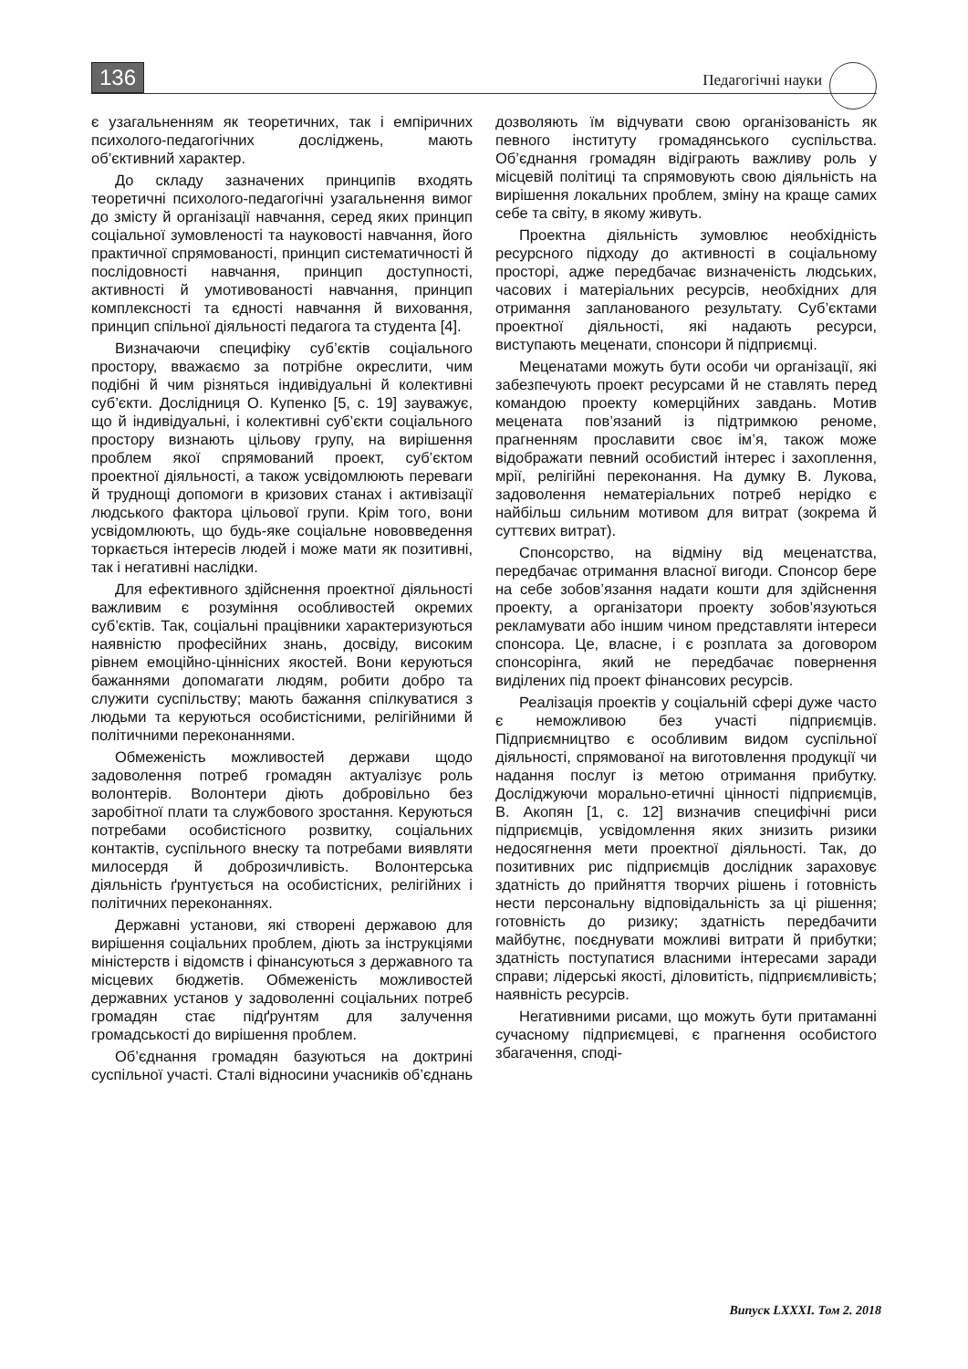136 Педагогічні науки
є узагальненням як теоретичних, так і емпіричних психолого-педагогічних досліджень, мають об’єктивний характер.
До складу зазначених принципів входять теоретичні психолого-педагогічні узагальнення вимог до змісту й організації навчання, серед яких принцип соціальної зумовленості та науковості навчання, його практичної спрямованості, принцип систематичності й послідовності навчання, принцип доступності, активності й умотивованості навчання, принцип комплексності та єдності навчання й виховання, принцип спільної діяльності педагога та студента [4].
Визначаючи специфіку суб’єктів соціального простору, вважаємо за потрібне окреслити, чим подібні й чим різняться індивідуальні й колективні суб’єкти. Дослідниця О. Купенко [5, с. 19] зауважує, що й індивідуальні, і колективні суб’єкти соціального простору визнають цільову групу, на вирішення проблем якої спрямований проект, суб’єктом проектної діяльності, а також усвідомлюють переваги й труднощі допомоги в кризових станах і активізації людського фактора цільової групи. Крім того, вони усвідомлюють, що будь-яке соціальне нововведення торкається інтересів людей і може мати як позитивні, так і негативні наслідки.
Для ефективного здійснення проектної діяльності важливим є розуміння особливостей окремих суб’єктів. Так, соціальні працівники характеризуються наявністю професійних знань, досвіду, високим рівнем емоційно-ціннісних якостей. Вони керуються бажаннями допомагати людям, робити добро та служити суспільству; мають бажання спілкуватися з людьми та керуються особистісними, релігійними й політичними переконаннями.
Обмеженість можливостей держави щодо задоволення потреб громадян актуалізує роль волонтерів. Волонтери діють добровільно без заробітної плати та службового зростання. Керуються потребами особистісного розвитку, соціальних контактів, суспільного внеску та потребами виявляти милосердя й доброзичливість. Волонтерська діяльність ґрунтується на особистісних, релігійних і політичних переконаннях.
Державні установи, які створені державою для вирішення соціальних проблем, діють за інструкціями міністерств і відомств і фінансуються з державного та місцевих бюджетів. Обмеженість можливостей державних установ у задоволенні соціальних потреб громадян стає підґрунтям для залучення громадськості до вирішення проблем.
Об’єднання громадян базуються на доктрині суспільної участі. Сталі відносини учасників об’єднань дозволяють їм відчувати свою організованість як певного інституту громадянського суспільства. Об’єднання громадян відіграють важливу роль у місцевій політиці та спрямовують свою діяльність на вирішення локальних проблем, зміну на краще самих себе та світу, в якому живуть.
Проектна діяльність зумовлює необхідність ресурсного підходу до активності в соціальному просторі, адже передбачає визначеність людських, часових і матеріальних ресурсів, необхідних для отримання запланованого результату. Суб’єктами проектної діяльності, які надають ресурси, виступають меценати, спонсори й підприємці.
Меценатами можуть бути особи чи організації, які забезпечують проект ресурсами й не ставлять перед командою проекту комерційних завдань. Мотив мецената пов’язаний із підтримкою реноме, прагненням прославити своє ім’я, також може відображати певний особистий інтерес і захоплення, мрії, релігійні переконання. На думку В. Лукова, задоволення нематеріальних потреб нерідко є найбільш сильним мотивом для витрат (зокрема й суттєвих витрат).
Спонсорство, на відміну від меценатства, передбачає отримання власної вигоди. Спонсор бере на себе зобов’язання надати кошти для здійснення проекту, а організатори проекту зобов’язуються рекламувати або іншим чином представляти інтереси спонсора. Це, власне, і є розплата за договором спонсорінга, який не передбачає повернення виділених під проект фінансових ресурсів.
Реалізація проектів у соціальній сфері дуже часто є неможливою без участі підприємців. Підприємництво є особливим видом суспільної діяльності, спрямованої на виготовлення продукції чи надання послуг із метою отримання прибутку. Досліджуючи морально-етичні цінності підприємців, В. Акопян [1, с. 12] визначив специфічні риси підприємців, усвідомлення яких знизить ризики недосягнення мети проектної діяльності. Так, до позитивних рис підприємців дослідник зараховує здатність до прийняття творчих рішень і готовність нести персональну відповідальність за ці рішення; готовність до ризику; здатність передбачити майбутнє, поєднувати можливі витрати й прибутки; здатність поступатися власними інтересами заради справи; лідерські якості, діловитість, підприємливість; наявність ресурсів.
Негативними рисами, що можуть бути притаманні сучасному підприємцеві, є прагнення особистого збагачення, споді-
Випуск LXXXI. Том 2. 2018